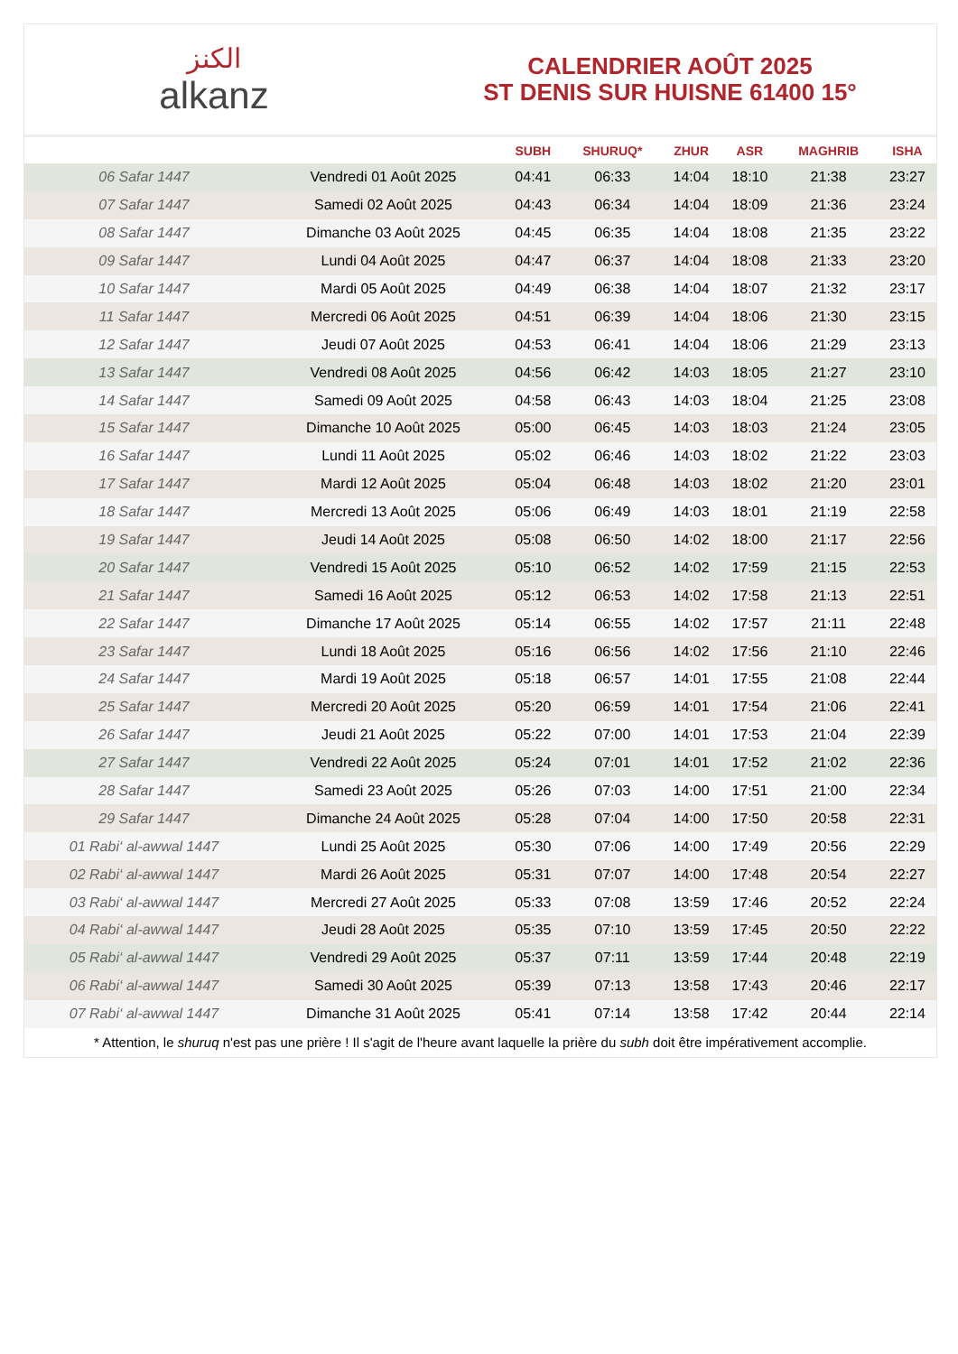الكنز
alkanz
CALENDRIER AOÛT 2025
ST DENIS SUR HUISNE 61400 15°
| | | SUBH | SHURUQ* | ZHUR | ASR | MAGHRIB | ISHA |
| --- | --- | --- | --- | --- | --- | --- | --- |
| 06 Safar 1447 | Vendredi 01 Août 2025 | 04:41 | 06:33 | 14:04 | 18:10 | 21:38 | 23:27 |
| 07 Safar 1447 | Samedi 02 Août 2025 | 04:43 | 06:34 | 14:04 | 18:09 | 21:36 | 23:24 |
| 08 Safar 1447 | Dimanche 03 Août 2025 | 04:45 | 06:35 | 14:04 | 18:08 | 21:35 | 23:22 |
| 09 Safar 1447 | Lundi 04 Août 2025 | 04:47 | 06:37 | 14:04 | 18:08 | 21:33 | 23:20 |
| 10 Safar 1447 | Mardi 05 Août 2025 | 04:49 | 06:38 | 14:04 | 18:07 | 21:32 | 23:17 |
| 11 Safar 1447 | Mercredi 06 Août 2025 | 04:51 | 06:39 | 14:04 | 18:06 | 21:30 | 23:15 |
| 12 Safar 1447 | Jeudi 07 Août 2025 | 04:53 | 06:41 | 14:04 | 18:06 | 21:29 | 23:13 |
| 13 Safar 1447 | Vendredi 08 Août 2025 | 04:56 | 06:42 | 14:03 | 18:05 | 21:27 | 23:10 |
| 14 Safar 1447 | Samedi 09 Août 2025 | 04:58 | 06:43 | 14:03 | 18:04 | 21:25 | 23:08 |
| 15 Safar 1447 | Dimanche 10 Août 2025 | 05:00 | 06:45 | 14:03 | 18:03 | 21:24 | 23:05 |
| 16 Safar 1447 | Lundi 11 Août 2025 | 05:02 | 06:46 | 14:03 | 18:02 | 21:22 | 23:03 |
| 17 Safar 1447 | Mardi 12 Août 2025 | 05:04 | 06:48 | 14:03 | 18:02 | 21:20 | 23:01 |
| 18 Safar 1447 | Mercredi 13 Août 2025 | 05:06 | 06:49 | 14:03 | 18:01 | 21:19 | 22:58 |
| 19 Safar 1447 | Jeudi 14 Août 2025 | 05:08 | 06:50 | 14:02 | 18:00 | 21:17 | 22:56 |
| 20 Safar 1447 | Vendredi 15 Août 2025 | 05:10 | 06:52 | 14:02 | 17:59 | 21:15 | 22:53 |
| 21 Safar 1447 | Samedi 16 Août 2025 | 05:12 | 06:53 | 14:02 | 17:58 | 21:13 | 22:51 |
| 22 Safar 1447 | Dimanche 17 Août 2025 | 05:14 | 06:55 | 14:02 | 17:57 | 21:11 | 22:48 |
| 23 Safar 1447 | Lundi 18 Août 2025 | 05:16 | 06:56 | 14:02 | 17:56 | 21:10 | 22:46 |
| 24 Safar 1447 | Mardi 19 Août 2025 | 05:18 | 06:57 | 14:01 | 17:55 | 21:08 | 22:44 |
| 25 Safar 1447 | Mercredi 20 Août 2025 | 05:20 | 06:59 | 14:01 | 17:54 | 21:06 | 22:41 |
| 26 Safar 1447 | Jeudi 21 Août 2025 | 05:22 | 07:00 | 14:01 | 17:53 | 21:04 | 22:39 |
| 27 Safar 1447 | Vendredi 22 Août 2025 | 05:24 | 07:01 | 14:01 | 17:52 | 21:02 | 22:36 |
| 28 Safar 1447 | Samedi 23 Août 2025 | 05:26 | 07:03 | 14:00 | 17:51 | 21:00 | 22:34 |
| 29 Safar 1447 | Dimanche 24 Août 2025 | 05:28 | 07:04 | 14:00 | 17:50 | 20:58 | 22:31 |
| 01 Rabi‘ al-awwal 1447 | Lundi 25 Août 2025 | 05:30 | 07:06 | 14:00 | 17:49 | 20:56 | 22:29 |
| 02 Rabi‘ al-awwal 1447 | Mardi 26 Août 2025 | 05:31 | 07:07 | 14:00 | 17:48 | 20:54 | 22:27 |
| 03 Rabi‘ al-awwal 1447 | Mercredi 27 Août 2025 | 05:33 | 07:08 | 13:59 | 17:46 | 20:52 | 22:24 |
| 04 Rabi‘ al-awwal 1447 | Jeudi 28 Août 2025 | 05:35 | 07:10 | 13:59 | 17:45 | 20:50 | 22:22 |
| 05 Rabi‘ al-awwal 1447 | Vendredi 29 Août 2025 | 05:37 | 07:11 | 13:59 | 17:44 | 20:48 | 22:19 |
| 06 Rabi‘ al-awwal 1447 | Samedi 30 Août 2025 | 05:39 | 07:13 | 13:58 | 17:43 | 20:46 | 22:17 |
| 07 Rabi‘ al-awwal 1447 | Dimanche 31 Août 2025 | 05:41 | 07:14 | 13:58 | 17:42 | 20:44 | 22:14 |
* Attention, le shuruq n'est pas une prière ! Il s'agit de l'heure avant laquelle la prière du subh doit être impérativement accomplie.